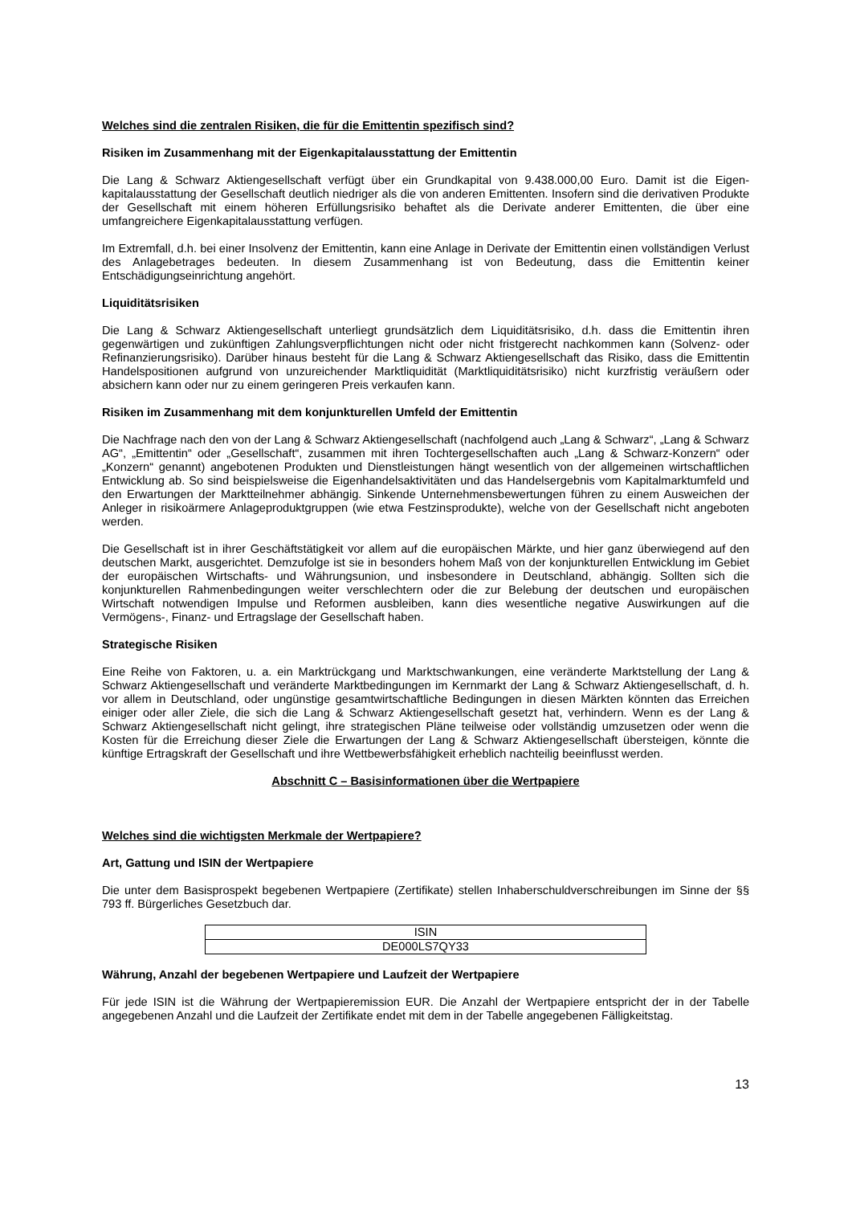Welches sind die zentralen Risiken, die für die Emittentin spezifisch sind?
Risiken im Zusammenhang mit der Eigenkapitalausstattung der Emittentin
Die Lang & Schwarz Aktiengesellschaft verfügt über ein Grundkapital von 9.438.000,00 Euro. Damit ist die Eigen-kapitalausstattung der Gesellschaft deutlich niedriger als die von anderen Emittenten. Insofern sind die derivativen Produkte der Gesellschaft mit einem höheren Erfüllungsrisiko behaftet als die Derivate anderer Emittenten, die über eine umfangreichere Eigenkapitalausstattung verfügen.
Im Extremfall, d.h. bei einer Insolvenz der Emittentin, kann eine Anlage in Derivate der Emittentin einen vollständigen Verlust des Anlagebetrages bedeuten. In diesem Zusammenhang ist von Bedeutung, dass die Emittentin keiner Entschädigungseinrichtung angehört.
Liquiditätsrisiken
Die Lang & Schwarz Aktiengesellschaft unterliegt grundsätzlich dem Liquiditätsrisiko, d.h. dass die Emittentin ihren gegenwärtigen und zukünftigen Zahlungsverpflichtungen nicht oder nicht fristgerecht nachkommen kann (Solvenz- oder Refinanzierungsrisiko). Darüber hinaus besteht für die Lang & Schwarz Aktiengesellschaft das Risiko, dass die Emittentin Handelspositionen aufgrund von unzureichender Marktliquidität (Marktliquiditätsrisiko) nicht kurzfristig veräußern oder absichern kann oder nur zu einem geringeren Preis verkaufen kann.
Risiken im Zusammenhang mit dem konjunkturellen Umfeld der Emittentin
Die Nachfrage nach den von der Lang & Schwarz Aktiengesellschaft (nachfolgend auch „Lang & Schwarz“, „Lang & Schwarz AG“, „Emittentin“ oder „Gesellschaft“, zusammen mit ihren Tochtergesellschaften auch „Lang & Schwarz-Konzern“ oder „Konzern“ genannt) angebotenen Produkten und Dienstleistungen hängt wesentlich von der allgemeinen wirtschaftlichen Entwicklung ab. So sind beispielsweise die Eigenhandelsaktivitäten und das Handelsergebnis vom Kapitalmarktumfeld und den Erwartungen der Marktteilnehmer abhängig. Sinkende Unternehmensbewertungen führen zu einem Ausweichen der Anleger in risikoärmere Anlageproduktgruppen (wie etwa Festzinsprodukte), welche von der Gesellschaft nicht angeboten werden.
Die Gesellschaft ist in ihrer Geschäftstätigkeit vor allem auf die europäischen Märkte, und hier ganz überwiegend auf den deutschen Markt, ausgerichtet. Demzufolge ist sie in besonders hohem Maß von der konjunkturellen Entwicklung im Gebiet der europäischen Wirtschafts- und Währungsunion, und insbesondere in Deutschland, abhängig. Sollten sich die konjunkturellen Rahmenbedingungen weiter verschlechtern oder die zur Belebung der deutschen und europäischen Wirtschaft notwendigen Impulse und Reformen ausbleiben, kann dies wesentliche negative Auswirkungen auf die Vermögens-, Finanz- und Ertragslage der Gesellschaft haben.
Strategische Risiken
Eine Reihe von Faktoren, u. a. ein Marktrückgang und Marktschwankungen, eine veränderte Marktstellung der Lang & Schwarz Aktiengesellschaft und veränderte Marktbedingungen im Kernmarkt der Lang & Schwarz Aktiengesellschaft, d. h. vor allem in Deutschland, oder ungünstige gesamtwirtschaftliche Bedingungen in diesen Märkten könnten das Erreichen einiger oder aller Ziele, die sich die Lang & Schwarz Aktiengesellschaft gesetzt hat, verhindern. Wenn es der Lang & Schwarz Aktiengesellschaft nicht gelingt, ihre strategischen Pläne teilweise oder vollständig umzusetzen oder wenn die Kosten für die Erreichung dieser Ziele die Erwartungen der Lang & Schwarz Aktiengesellschaft übersteigen, könnte die künftige Ertragskraft der Gesellschaft und ihre Wettbewerbsfähigkeit erheblich nachteilig beeinflusst werden.
Abschnitt C – Basisinformationen über die Wertpapiere
Welches sind die wichtigsten Merkmale der Wertpapiere?
Art, Gattung und ISIN der Wertpapiere
Die unter dem Basisprospekt begebenen Wertpapiere (Zertifikate) stellen Inhaberschuldverschreibungen im Sinne der §§ 793 ff. Bürgerliches Gesetzbuch dar.
| ISIN |
| DE000LS7QY33 |
Währung, Anzahl der begebenen Wertpapiere und Laufzeit der Wertpapiere
Für jede ISIN ist die Währung der Wertpapieremission EUR. Die Anzahl der Wertpapiere entspricht der in der Tabelle angegebenen Anzahl und die Laufzeit der Zertifikate endet mit dem in der Tabelle angegebenen Fälligkeitstag.
13